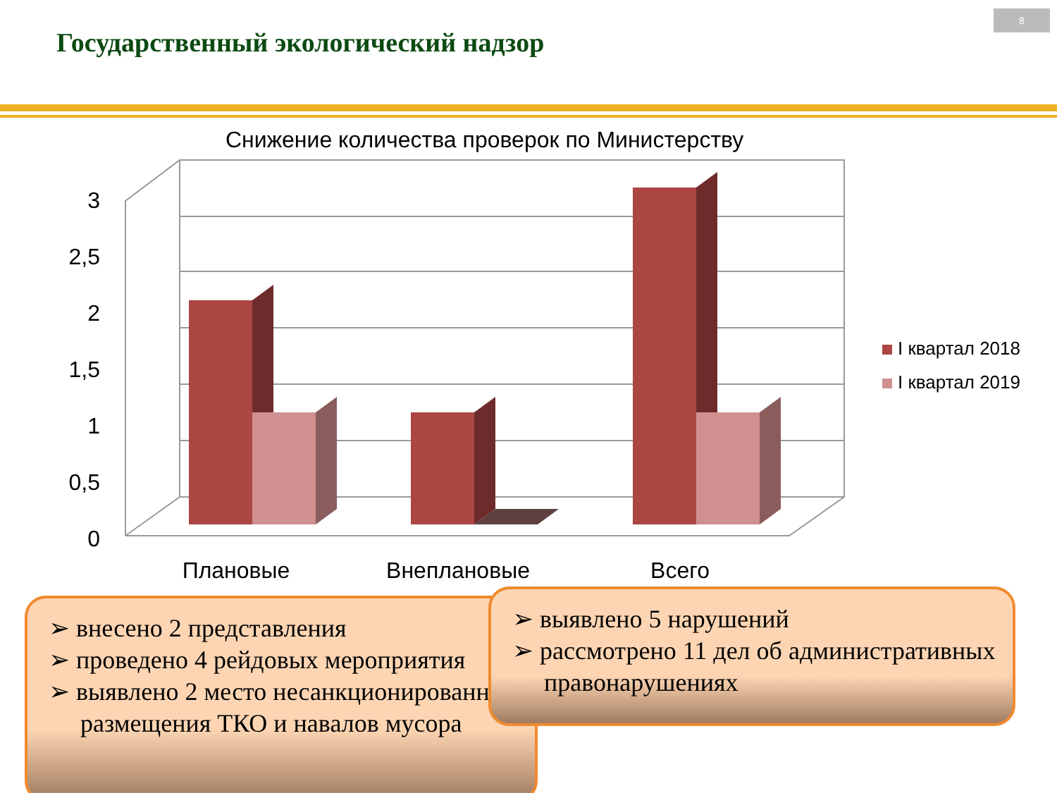Государственный экологический надзор
8
Снижение количества проверок по Министерству
0
0,5
1
1,5
2
2,5
3
Плановые
Внеплановые
Всего
I квартал 2018
I квартал 2019
➢ внесено 2 представления
➢ проведено 4 рейдовых мероприятия
➢ выявлено 2 место несанкционированного размещения ТКО и навалов мусора
➢ выявлено 5 нарушений
➢ рассмотрено 11 дел об административных правонарушениях